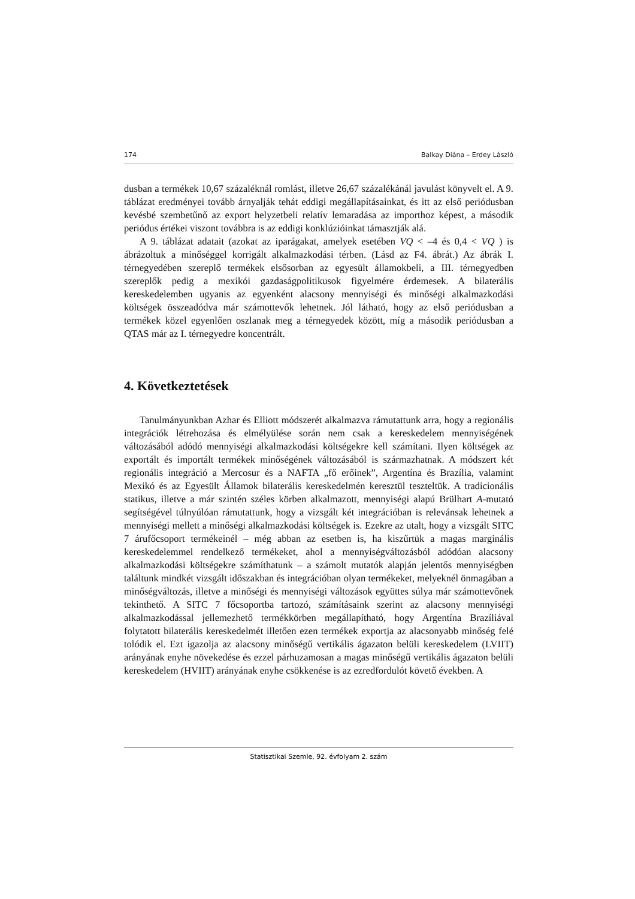174 Balkay Diána – Erdey László
dusban a termékek 10,67 százaléknál romlást, illetve 26,67 százalékánál javulást könyvelt el. A 9. táblázat eredményei tovább árnyalják tehát eddigi megállapításainkat, és itt az első periódusban kevésbé szembetűnő az export helyzetbeli relatív lemaradása az importhoz képest, a második periódus értékei viszont továbbra is az eddigi konklúzióinkat támasztják alá.
A 9. táblázat adatait (azokat az iparágakat, amelyek esetében VQ < –4 és 0,4 < VQ ) is ábrázoltuk a minőséggel korrigált alkalmazkodási térben. (Lásd az F4. ábrát.) Az ábrák I. térnegyedében szereplő termékek elsősorban az egyesült államokbeli, a III. térnegyedben szereplők pedig a mexikói gazdaságpolitikusok figyelmére érdemesek. A bilaterális kereskedelemben ugyanis az egyenként alacsony mennyiségi és minőségi alkalmazkodási költségek összeadódva már számottevők lehetnek. Jól látható, hogy az első periódusban a termékek közel egyenlően oszlanak meg a térnegyedek között, míg a második periódusban a QTAS már az I. térnegyedre koncentrált.
4. Következtetések
Tanulmányunkban Azhar és Elliott módszerét alkalmazva rámutattunk arra, hogy a regionális integrációk létrehozása és elmélyülése során nem csak a kereskedelem mennyiségének változásából adódó mennyiségi alkalmazkodási költségekre kell számítani. Ilyen költségek az exportált és importált termékek minőségének változásából is származhatnak. A módszert két regionális integráció a Mercosur és a NAFTA „fő erőinek”, Argentína és Brazília, valamint Mexikó és az Egyesült Államok bilaterális kereskedelmén keresztül teszteltük. A tradicionális statikus, illetve a már szintén széles körben alkalmazott, mennyiségi alapú Brülhart A-mutató segítségével túlnyúlóan rámutattunk, hogy a vizsgált két integrációban is relevánsak lehetnek a mennyiségi mellett a minőségi alkalmazkodási költségek is. Ezekre az utalt, hogy a vizsgált SITC 7 árufőcsoport termékeinél – még abban az esetben is, ha kiszűrtük a magas marginális kereskedelemmel rendelkező termékeket, ahol a mennyiségváltozásból adódóan alacsony alkalmazkodási költségekre számíthatunk – a számolt mutatók alapján jelentős mennyiségben találtunk mindkét vizsgált időszakban és integrációban olyan termékeket, melyeknél önmagában a minőségváltozás, illetve a minőségi és mennyiségi változások együttes súlya már számottevőnek tekinthető. A SITC 7 főcsoportba tartozó, számításaink szerint az alacsony mennyiségi alkalmazkodással jellemezhető termékkörben megállapítható, hogy Argentína Brazíliával folytatott bilaterális kereskedelmét illetően ezen termékek exportja az alacsonyabb minőség felé tolódik el. Ezt igazolja az alacsony minőségű vertikális ágazaton belüli kereskedelem (LVIIT) arányának enyhe növekedése és ezzel párhuzamosan a magas minőségű vertikális ágazaton belüli kereskedelem (HVIIT) arányának enyhe csökkenése is az ezredfordulót követő években. A
Statisztikai Szemle, 92. évfolyam 2. szám